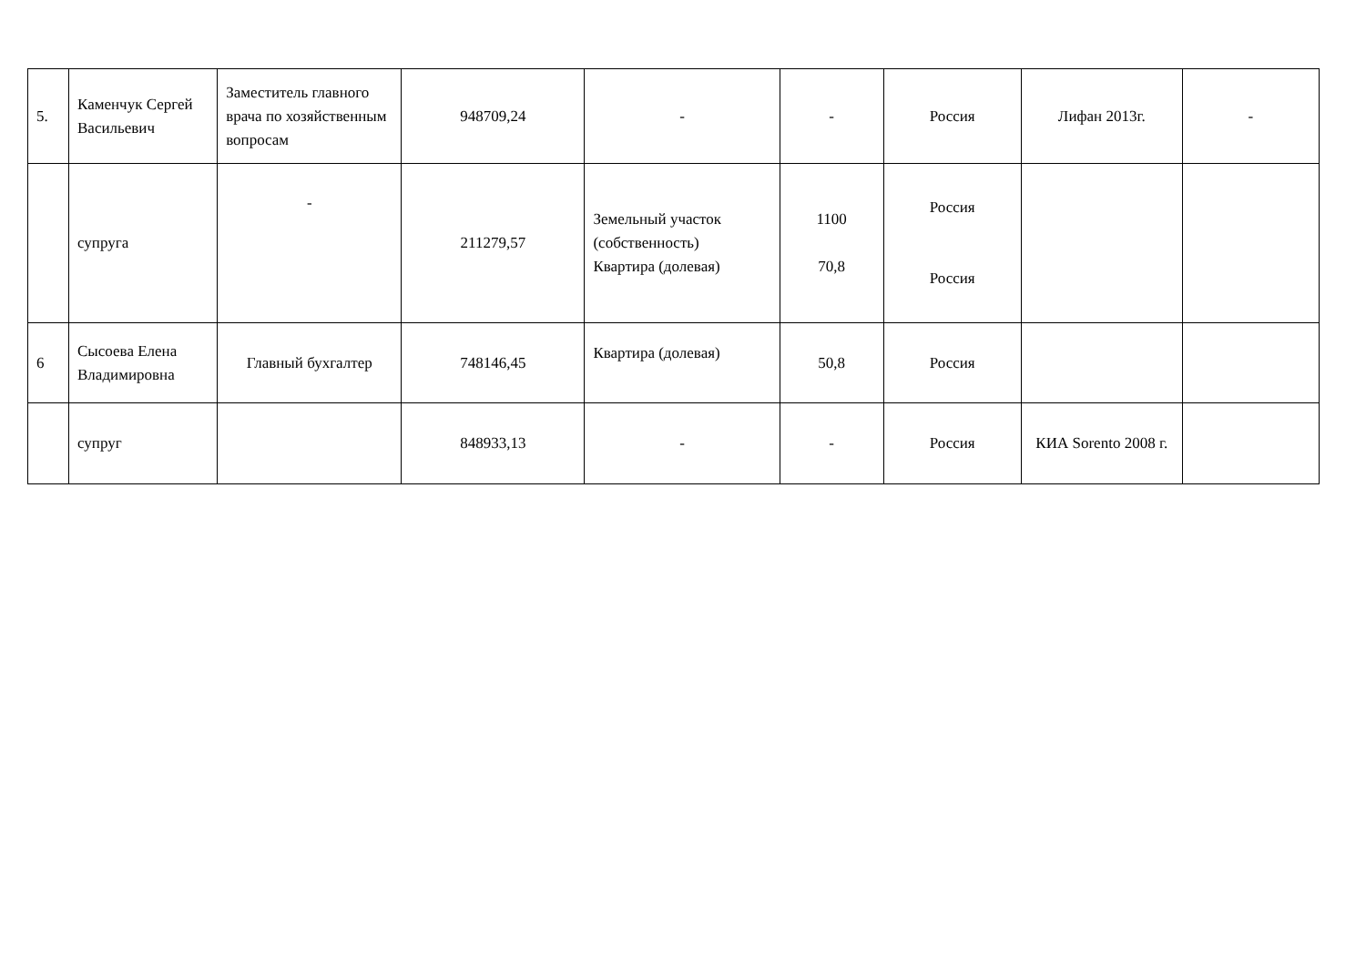| 5. | Каменчук Сергей Васильевич | Заместитель главного врача по хозяйственным вопросам | 948709,24 | - | - | Россия | Лифан 2013г. | - |
| | супруга | - | 211279,57 | Земельный участок (собственность) Квартира (долевая) | 1100 70,8 | Россия Россия | | |
| 6 | Сысоева Елена Владимировна | Главный бухгалтер | 748146,45 | Квартира (долевая) | 50,8 | Россия | | |
| | супруг | | 848933,13 | - | - | Россия | КИА Sorento 2008 г. | |